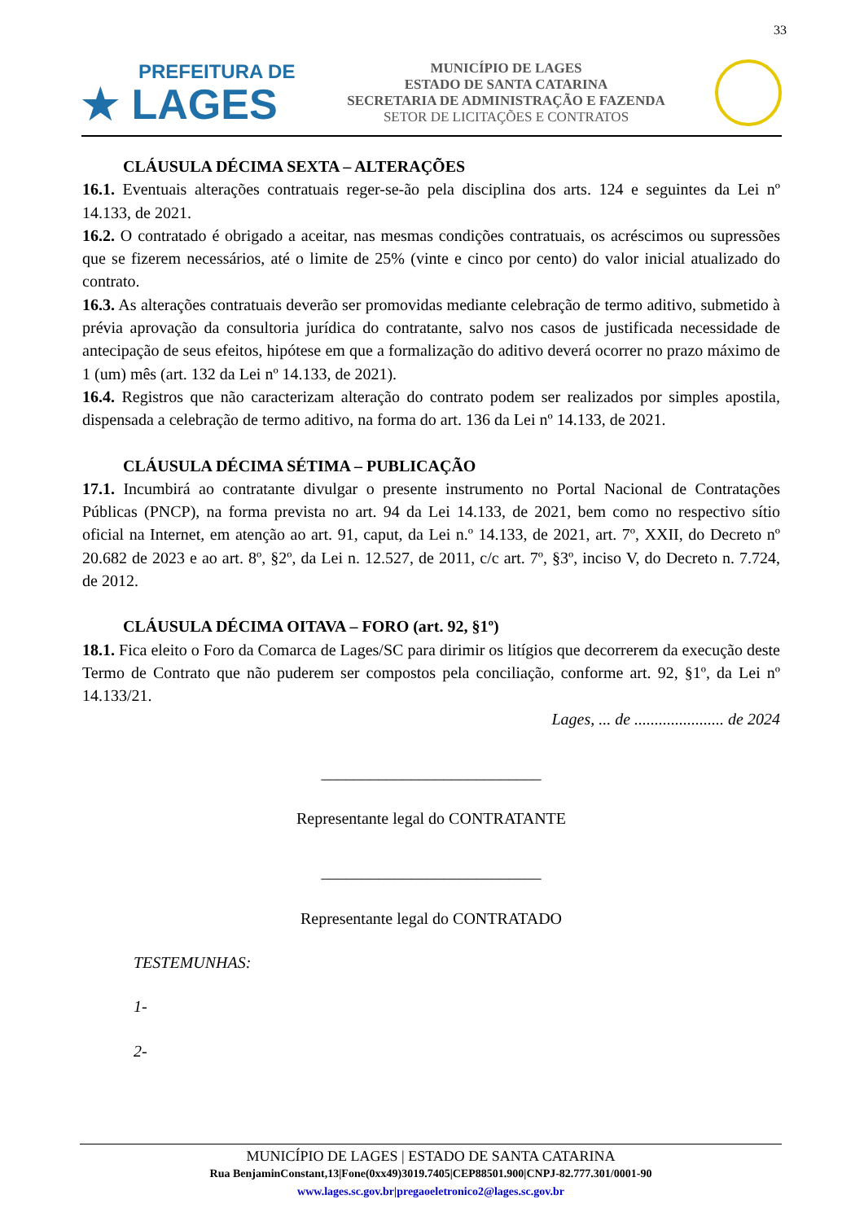33
PREFEITURA DE
★ LAGES
MUNICÍPIO DE LAGES
ESTADO DE SANTA CATARINA
SECRETARIA DE ADMINISTRAÇÃO E FAZENDA
SETOR DE LICITAÇÕES E CONTRATOS
CLÁUSULA DÉCIMA SEXTA – ALTERAÇÕES
16.1. Eventuais alterações contratuais reger-se-ão pela disciplina dos arts. 124 e seguintes da Lei nº 14.133, de 2021.
16.2. O contratado é obrigado a aceitar, nas mesmas condições contratuais, os acréscimos ou supressões que se fizerem necessários, até o limite de 25% (vinte e cinco por cento) do valor inicial atualizado do contrato.
16.3. As alterações contratuais deverão ser promovidas mediante celebração de termo aditivo, submetido à prévia aprovação da consultoria jurídica do contratante, salvo nos casos de justificada necessidade de antecipação de seus efeitos, hipótese em que a formalização do aditivo deverá ocorrer no prazo máximo de 1 (um) mês (art. 132 da Lei nº 14.133, de 2021).
16.4. Registros que não caracterizam alteração do contrato podem ser realizados por simples apostila, dispensada a celebração de termo aditivo, na forma do art. 136 da Lei nº 14.133, de 2021.
CLÁUSULA DÉCIMA SÉTIMA – PUBLICAÇÃO
17.1. Incumbirá ao contratante divulgar o presente instrumento no Portal Nacional de Contratações Públicas (PNCP), na forma prevista no art. 94 da Lei 14.133, de 2021, bem como no respectivo sítio oficial na Internet, em atenção ao art. 91, caput, da Lei n.º 14.133, de 2021, art. 7º, XXII, do Decreto nº 20.682 de 2023 e ao art. 8º, §2º, da Lei n. 12.527, de 2011, c/c art. 7º, §3º, inciso V, do Decreto n. 7.724, de 2012.
CLÁUSULA DÉCIMA OITAVA – FORO (art. 92, §1º)
18.1. Fica eleito o Foro da Comarca de Lages/SC para dirimir os litígios que decorrerem da execução deste Termo de Contrato que não puderem ser compostos pela conciliação, conforme art. 92, §1º, da Lei nº 14.133/21.
Lages, ... de ...................... de 2024
___________________________
Representante legal do CONTRATANTE
___________________________
Representante legal do CONTRATADO
TESTEMUNHAS:
1-
2-
MUNICÍPIO DE LAGES | ESTADO DE SANTA CATARINA
Rua BenjaminConstant,13|Fone(0xx49)3019.7405|CEP88501.900|CNPJ-82.777.301/0001-90
www.lages.sc.gov.br|pregaoeletronico2@lages.sc.gov.br